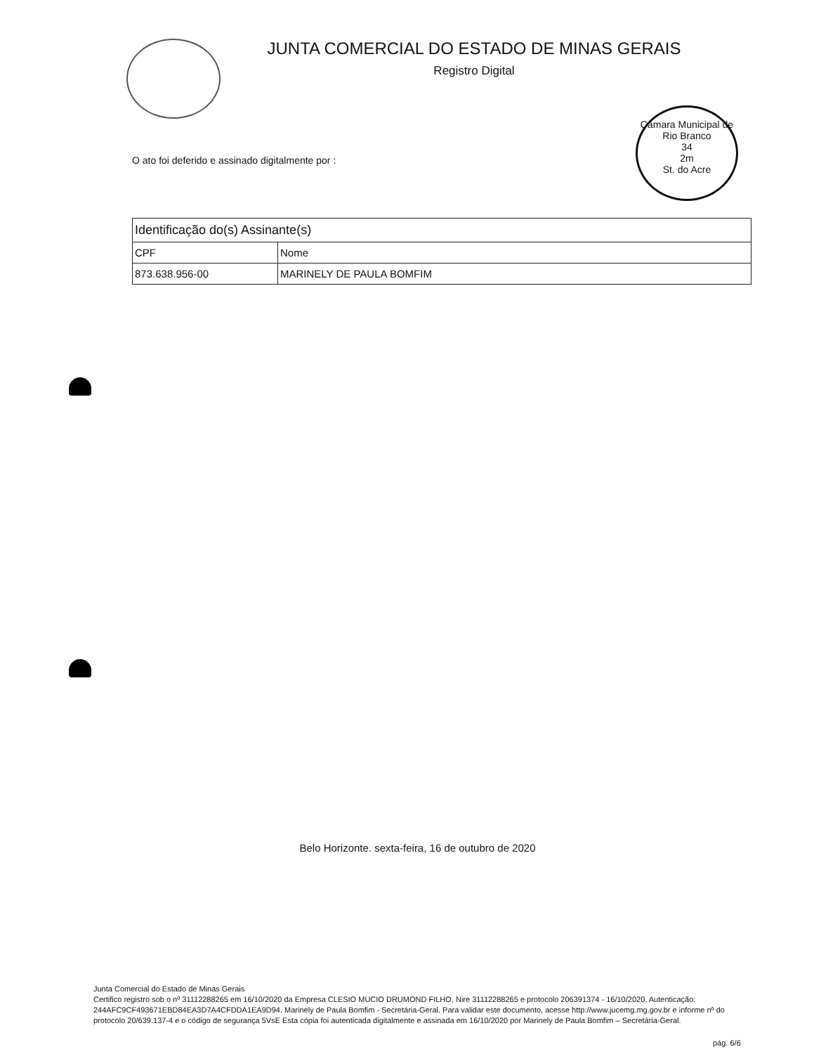Câmara Municipal de Rio Branco
34
2m
St. do Acre
JUNTA COMERCIAL DO ESTADO DE MINAS GERAIS
Registro Digital
O ato foi deferido e assinado digitalmente por :
| Identificação do(s) Assinante(s) | |
| --- | --- |
| CPF | Nome |
| 873.638.956-00 | MARINELY DE PAULA BOMFIM |
Belo Horizonte. sexta-feira, 16 de outubro de 2020
Junta Comercial do Estado de Minas Gerais
Certifico registro sob o nº 31112288265 em 16/10/2020 da Empresa CLESIO MUCIO DRUMOND FILHO, Nire 31112288265 e protocolo 206391374 - 16/10/2020. Autenticação: 244AFC9CF493671EBD84EA3D7A4CFDDA1EA9D94. Marinely de Paula Bomfim - Secretária-Geral. Para validar este documento, acesse http://www.jucemg.mg.gov.br e informe nº do protocolo 20/639.137-4 e o código de segurança 5VsE Esta cópia foi autenticada digitalmente e assinada em 16/10/2020 por Marinely de Paula Bomfim – Secretária-Geral.
pág. 6/6